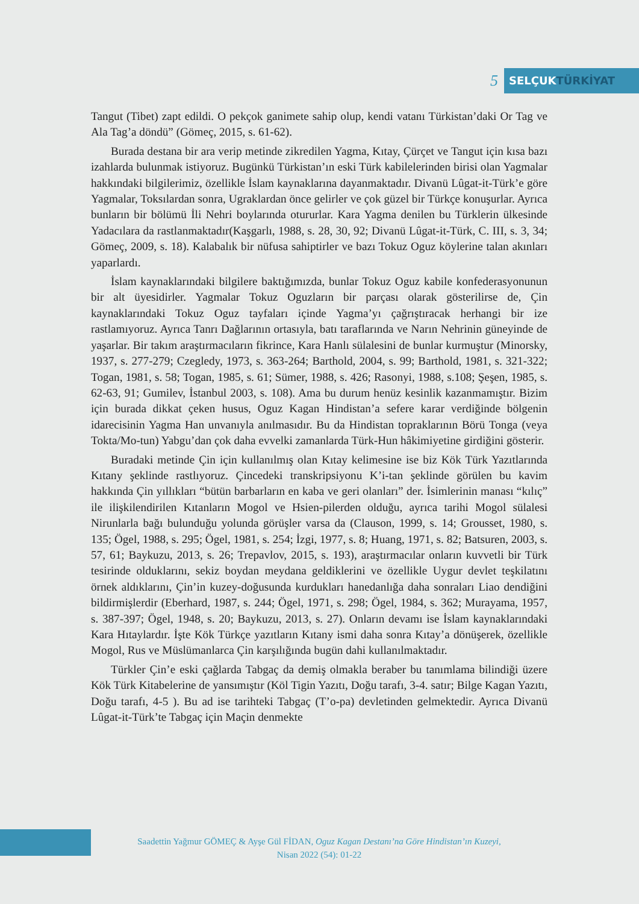5
SELÇUKTÜRKİYAT
Tangut (Tibet) zapt edildi. O pekçok ganimete sahip olup, kendi vatanı Türkistan’daki Or Tag ve Ala Tag’a döndü” (Gömeç, 2015, s. 61-62).
Burada destana bir ara verip metinde zikredilen Yagma, Kıtay, Çürçet ve Tangut için kısa bazı izahlarda bulunmak istiyoruz. Bugünkü Türkistan’ın eski Türk kabilelerinden birisi olan Yagmalar hakkındaki bilgilerimiz, özellikle İslam kaynaklarına dayanmaktadır. Divanü Lûgat-it-Türk’e göre Yagmalar, Toksılardan sonra, Ugraklardan önce gelirler ve çok güzel bir Türkçe konuşurlar. Ayrıca bunların bir bölümü İli Nehri boylarında otururlar. Kara Yagma denilen bu Türklerin ülkesinde Yadacılara da rastlanmaktadır(Kaşgarlı, 1988, s. 28, 30, 92; Divanü Lûgat-it-Türk, C. III, s. 3, 34; Gömeç, 2009, s. 18). Kalabalık bir nüfusa sahiptirler ve bazı Tokuz Oguz köylerine talan akınları yaparlardı.
İslam kaynaklarındaki bilgilere baktığımızda, bunlar Tokuz Oguz kabile konfederasyonunun bir alt üyesidirler. Yagmalar Tokuz Oguzların bir parçası olarak gösterilirse de, Çin kaynaklarındaki Tokuz Oguz tayfaları içinde Yagma’yı çağrıştıracak herhangi bir ize rastlamıyoruz. Ayrıca Tanrı Dağlarının ortasıyla, batı taraflarında ve Narın Nehrinin güneyinde de yaşarlar. Bir takım araştırmacıların fikrince, Kara Hanlı sülalesini de bunlar kurmuştur (Minorsky, 1937, s. 277-279; Czegledy, 1973, s. 363-264; Barthold, 2004, s. 99; Barthold, 1981, s. 321-322; Togan, 1981, s. 58; Togan, 1985, s. 61; Sümer, 1988, s. 426; Rasonyi, 1988, s.108; Şeşen, 1985, s. 62-63, 91; Gumilev, İstanbul 2003, s. 108). Ama bu durum henüz kesinlik kazanmamıştır. Bizim için burada dikkat çeken husus, Oguz Kagan Hindistan’a sefere karar verdiğinde bölgenin idarecisinin Yagma Han unvanıyla anılmasıdır. Bu da Hindistan topraklarının Börü Tonga (veya Tokta/Mo-tun) Yabgu’dan çok daha evvelki zamanlarda Türk-Hun hâkimiyetine girdiğini gösterir.
Buradaki metinde Çin için kullanılmış olan Kıtay kelimesine ise biz Kök Türk Yazıtlarında Kıtany şeklinde rastlıyoruz. Çincedeki transkripsiyonu K’i-tan şeklinde görülen bu kavim hakkında Çin yıllıkları “bütün barbarların en kaba ve geri olanları” der. İsimlerinin manası “kılıç” ile ilişkilendirilen Kıtanların Mogol ve Hsien-pilerden olduğu, ayrıca tarihi Mogol sülalesi Nirunlarla bağı bulunduğu yolunda görüşler varsa da (Clauson, 1999, s. 14; Grousset, 1980, s. 135; Ögel, 1988, s. 295; Ögel, 1981, s. 254; İzgi, 1977, s. 8; Huang, 1971, s. 82; Batsuren, 2003, s. 57, 61; Baykuzu, 2013, s. 26; Trepavlov, 2015, s. 193), araştırmacılar onların kuvvetli bir Türk tesirinde olduklarını, sekiz boydan meydana geldiklerini ve özellikle Uygur devlet teşkilatını örnek aldıklarını, Çin’in kuzey-doğusunda kurdukları hanedanlığa daha sonraları Liao dendiğini bildirmişlerdir (Eberhard, 1987, s. 244; Ögel, 1971, s. 298; Ögel, 1984, s. 362; Murayama, 1957, s. 387-397; Ögel, 1948, s. 20; Baykuzu, 2013, s. 27). Onların devamı ise İslam kaynaklarındaki Kara Hıtaylardır. İşte Kök Türkçe yazıtların Kıtany ismi daha sonra Kıtay’a dönüşerek, özellikle Mogol, Rus ve Müslümanlarca Çin karşılığında bugün dahi kullanılmaktadır.
Türkler Çin’e eski çağlarda Tabgaç da demiş olmakla beraber bu tanımlama bilindiği üzere Kök Türk Kitabelerine de yansımıştır (Köl Tigin Yazıtı, Doğu tarafı, 3-4. satır; Bilge Kagan Yazıtı, Doğu tarafı, 4-5 ). Bu ad ise tarihteki Tabgaç (T’o-pa) devletinden gelmektedir. Ayrıca Divanü Lûgat-it-Türk’te Tabgaç için Maçin denmekte
Saadettin Yağmur GÖMEÇ & Ayşe Gül FİDAN, Oguz Kagan Destanı’na Göre Hindistan’ın Kuzeyi,
Nisan 2022 (54): 01-22